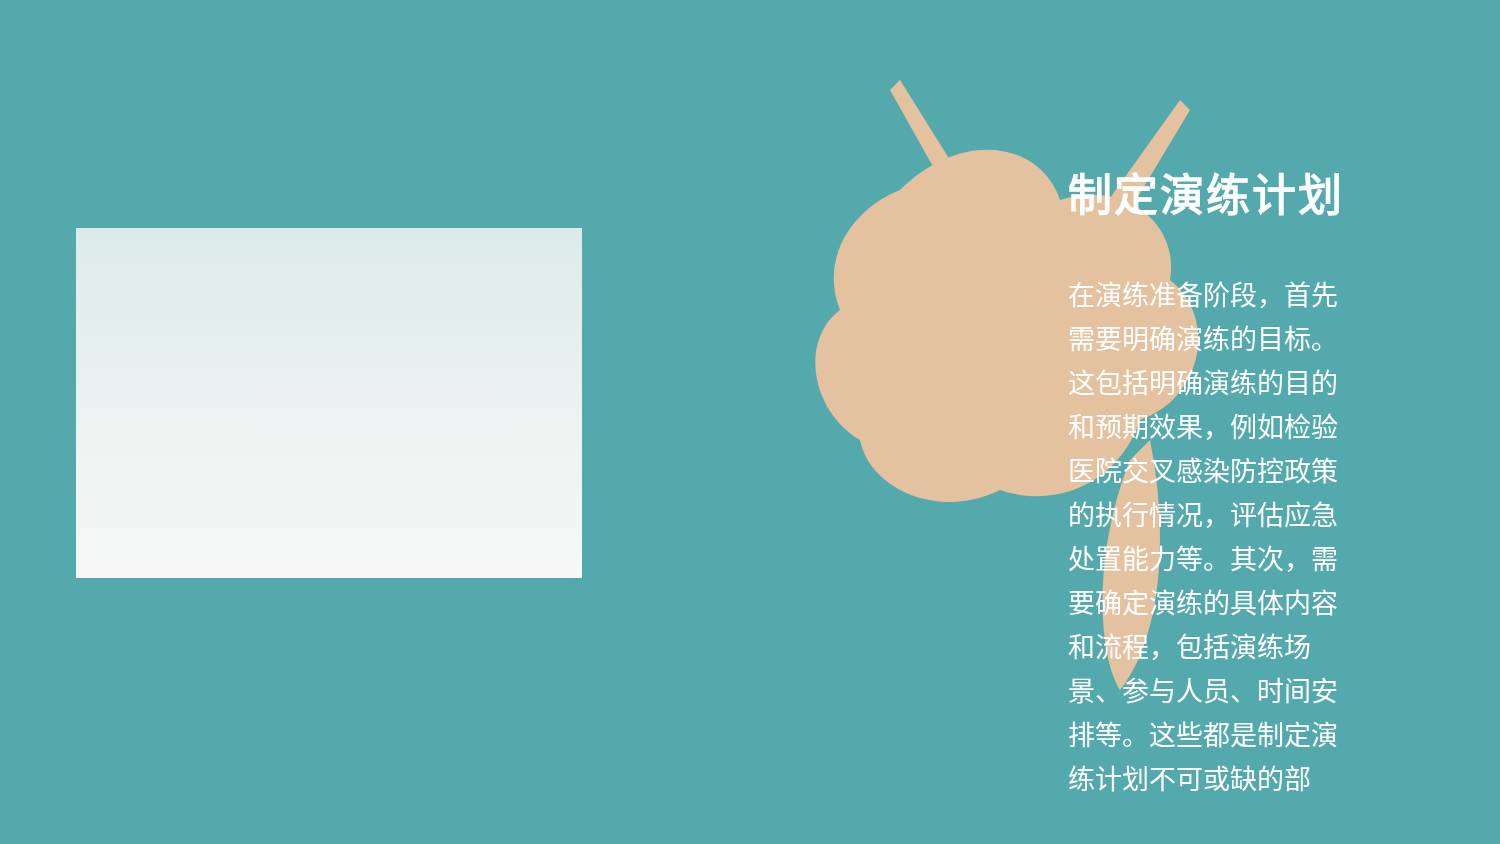制定演练计划
在演练准备阶段，首先需要明确演练的目标。这包括明确演练的目的和预期效果，例如检验医院交叉感染防控政策的执行情况，评估应急处置能力等。其次，需要确定演练的具体内容和流程，包括演练场景、参与人员、时间安排等。这些都是制定演练计划不可或缺的部